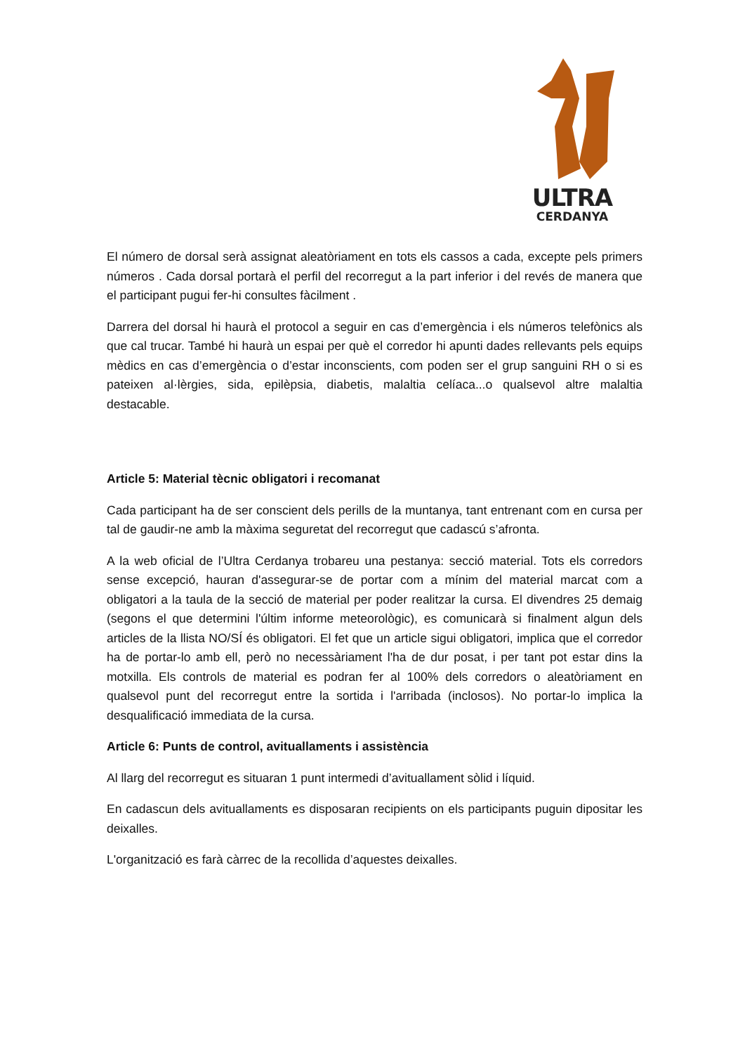ULTRA
CERDANYA
El número de dorsal serà assignat aleatòriament en tots els cassos a cada, excepte pels primers números . Cada dorsal portarà el perfil del recorregut a la part inferior i del revés de manera que el participant pugui fer-hi consultes fàcilment .
Darrera del dorsal hi haurà el protocol a seguir en cas d’emergència i els números telefònics als que cal trucar. També hi haurà un espai per què el corredor hi apunti dades rellevants pels equips mèdics en cas d’emergència o d’estar inconscients, com poden ser el grup sanguini RH o si es pateixen al·lèrgies, sida, epilèpsia, diabetis, malaltia celíaca...o qualsevol altre malaltia destacable.
Article 5: Material tècnic obligatori i recomanat
Cada participant ha de ser conscient dels perills de la muntanya, tant entrenant com en cursa per tal de gaudir-ne amb la màxima seguretat del recorregut que cadascú s’afronta.
A la web oficial de l’Ultra Cerdanya trobareu una pestanya: secció material. Tots els corredors sense excepció, hauran d'assegurar-se de portar com a mínim del material marcat com a obligatori a la taula de la secció de material per poder realitzar la cursa. El divendres 25 demaig (segons el que determini l'últim informe meteorològic), es comunicarà si finalment algun dels articles de la llista NO/SÍ és obligatori. El fet que un article sigui obligatori, implica que el corredor ha de portar-lo amb ell, però no necessàriament l'ha de dur posat, i per tant pot estar dins la motxilla. Els controls de material es podran fer al 100% dels corredors o aleatòriament en qualsevol punt del recorregut entre la sortida i l'arribada (inclosos). No portar-lo implica la desqualificació immediata de la cursa.
Article 6: Punts de control, avituallaments i assistència
Al llarg del recorregut es situaran 1 punt intermedi d’avituallament sòlid i líquid.
En cadascun dels avituallaments es disposaran recipients on els participants puguin dipositar les deixalles.
L'organització es farà càrrec de la recollida d’aquestes deixalles.